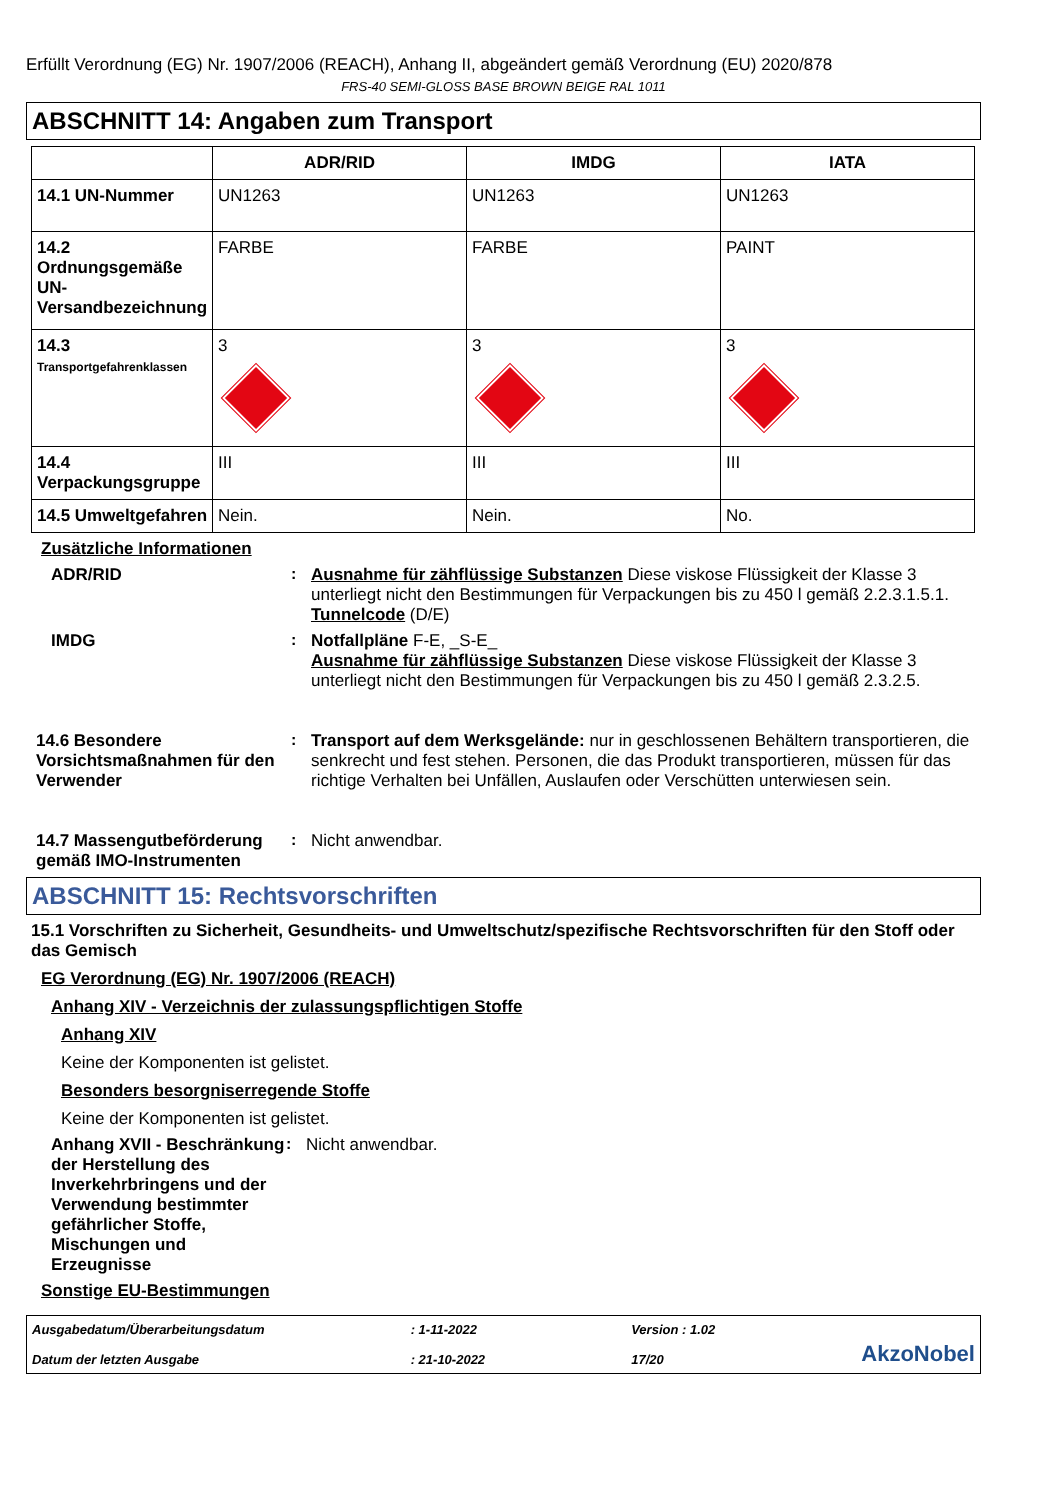Erfüllt Verordnung (EG) Nr. 1907/2006 (REACH), Anhang II, abgeändert gemäß Verordnung (EU) 2020/878
FRS-40 SEMI-GLOSS BASE BROWN BEIGE RAL 1011
ABSCHNITT 14: Angaben zum Transport
| | ADR/RID | IMDG | IATA |
| --- | --- | --- | --- |
| 14.1 UN-Nummer | UN1263 | UN1263 | UN1263 |
| 14.2 Ordnungsgemäße UN-Versandbezeichnung | FARBE | FARBE | PAINT |
| 14.3 Transportgefahrenklassen | 3 | 3 | 3 |
| 14.4 Verpackungsgruppe | III | III | III |
| 14.5 Umweltgefahren | Nein. | Nein. | No. |
Zusätzliche Informationen
ADR/RID : Ausnahme für zähflüssige Substanzen Diese viskose Flüssigkeit der Klasse 3 unterliegt nicht den Bestimmungen für Verpackungen bis zu 450 l gemäß 2.2.3.1.5.1.
Tunnelcode (D/E)
IMDG : Notfallpläne F-E, _S-E_
Ausnahme für zähflüssige Substanzen Diese viskose Flüssigkeit der Klasse 3 unterliegt nicht den Bestimmungen für Verpackungen bis zu 450 l gemäß 2.3.2.5.
14.6 Besondere Vorsichtsmaßnahmen für den Verwender
: Transport auf dem Werksgelände: nur in geschlossenen Behältern transportieren, die senkrecht und fest stehen. Personen, die das Produkt transportieren, müssen für das richtige Verhalten bei Unfällen, Auslaufen oder Verschütten unterwiesen sein.
14.7 Massengutbeförderung gemäß IMO-Instrumenten
: Nicht anwendbar.
ABSCHNITT 15: Rechtsvorschriften
15.1 Vorschriften zu Sicherheit, Gesundheits- und Umweltschutz/spezifische Rechtsvorschriften für den Stoff oder das Gemisch
EG Verordnung (EG) Nr. 1907/2006 (REACH)
Anhang XIV - Verzeichnis der zulassungspflichtigen Stoffe
Anhang XIV
Keine der Komponenten ist gelistet.
Besonders besorgniserregende Stoffe
Keine der Komponenten ist gelistet.
Anhang XVII - Beschränkung der Herstellung des Inverkehrbringens und der Verwendung bestimmter gefährlicher Stoffe, Mischungen und Erzeugnisse
: Nicht anwendbar.
Sonstige EU-Bestimmungen
Ausgabedatum/Überarbeitungsdatum
Datum der letzten Ausgabe
: 1-11-2022
: 21-10-2022
Version : 1.02
17/20
AkzoNobel